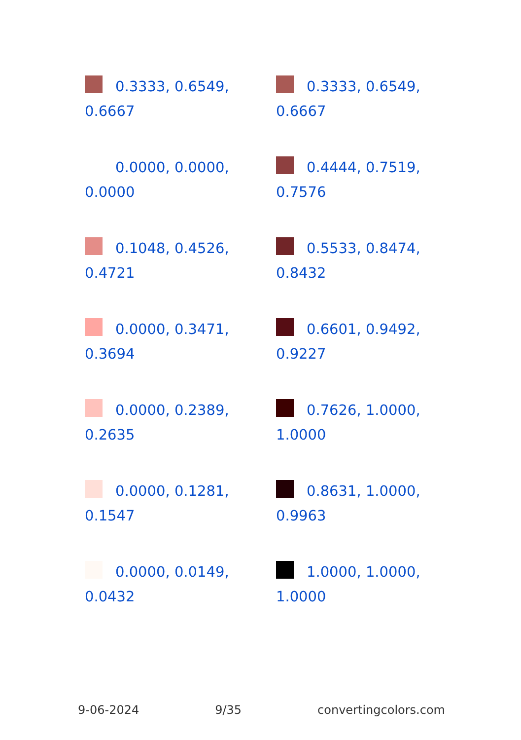0.3333, 0.6549, 0.6667
0.3333, 0.6549, 0.6667
0.0000, 0.0000, 0.0000
0.4444, 0.7519, 0.7576
0.1048, 0.4526, 0.4721
0.5533, 0.8474, 0.8432
0.0000, 0.3471, 0.3694
0.6601, 0.9492, 0.9227
0.0000, 0.2389, 0.2635
0.7626, 1.0000, 1.0000
0.0000, 0.1281, 0.1547
0.8631, 1.0000, 0.9963
0.0000, 0.0149, 0.0432
1.0000, 1.0000, 1.0000
9-06-2024 9/35 convertingcolors.com